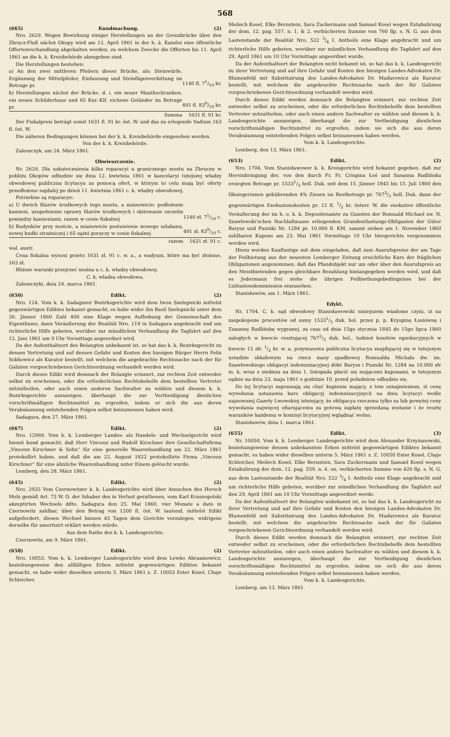568
(665) Kundmachung. (2)
Nro. 2629. Wegen Bewirkung einiger Herstellungen an der Grenzbrücke über den Zbrucz-Fluß nächst Okopy wird am 12. April 1861 in der h. ä. Kanzlei eine öffentliche Offertenverhandlung abgehalten werden, zu welchem Zwecke die Offerten bis 11. April 1861 an die k. k. Kreisbehörde abzugeben sind.
Die Herstellungen bestehen:
| a) An den zwei mittleren Pfeilern dieser Brücke, als: Steinwürfe, Ergänzung der Mittelpfeiler, Einfassung und Steinfügenverkittung im Betrage pr. | 1140 fl. 71/10 kr. |
| b) Herstellungen nächst der Brücke, d. i. ein neuer Mauthschranken, ein neues Schilderhaus und 65 Kur.-Klf. eichene Geländer im Betrage pr. | 491 fl. 839/10 kr. |
| Summa | 1631 fl. 91 kr. |
Der Fiskalpreis beträgt somit 1631 fl. 91 kr. öst. W. und das zu erlegende Vadium 163 fl. öst. W.
Die näheren Bedingungen können bei der k. k. Kreisbehörde eingesehen werden.
Von der k. k. Kreisbehörde.
Zaleszczyk, am 24. März 1861.
Obwieszczenie.
Nr. 2629. Dla uskutecznienia kilku reparacyi u granicznego mostu na Zbruczu w pobliżu Okopów odbędzie się dnia 12. kwietnia 1861 w kancelaryi tutejszej władzy obwodowej publiczna licytacya za pomocą ofert, w którym to celu mają być oferty przedłożone najdalej po dzień 11. kwietnia 1861 c. k. władzy obwodowej.
Potrzebne są reparacye:
| a) U dwóch filarów środkowych tego mostu, a mianowicie: podłożenie kamieni, uzupełnienie oprawy filarów środkowych i skitowanie szczelin pomiędzy kamieniami, razem w cenie fiskalnej | 1140 zł. 71/10 c. |
| b) Budynków przy moście, a mianowicie postawienie nowego szlabanu, nowej budki strażniczej i 65 sążni poręczy w cenie fiskalnej | 491 zł. 839/10 c. |
| razem | 1631 zł. 91 c. |
wal. austr.
Cena fiskalna wynosi przeto 1631 zł. 91 c. w. a., a wadyum, które ma być złożone, 163 zł.
Bliższe warunki przejrzeć można u c. k. władzy obwodowej.
C. k. władza obwodowa.
Zaleszczyki, dnia 24. marca 1861.
(650) Edikt. (2)
Nro. 124. Vom k. k. Sadagurer Bezirksgerichte wird dem Iwon Szelepnicki mittelst gegenwärtigen Ediktes bekannt gemacht, es habe wider ihn Basil Szelepnicki unter dem 26. Jänner 1860 Zahl 400 eine Klage wegen Aufhebung der Gemeinschaft des Eigenthums, dann Veräußerung der Realität Nro. 119 in Sadagura angebracht und um richterliche Hilfe gebeten, worüber zur mündlichen Verhandlung die Tagfahrt auf den 12. Juni 1861 um 9 Uhr Vormittags angeordnet wird.
Da der Aufenthaltsort des Belangten unbekannt ist, so hat das k. k. Bezirksgericht zu dessen Vertretung und auf dessen Gefahr und Kosten den hiesigen Bürger Herrn Felix Sobkowicz als Kurator bestellt, mit welchem die angebrachte Rechtssache nach der für Galizien vorgeschriebenen Gerichtsordnung verhandelt werden wird.
Durch dieses Edikt wird demnach der Belangte erinnert, zur rechten Zeit entweder selbst zu erscheinen, oder die erforderlichen Rechtsbehelfe dem bestellten Vertreter mitzutheilen, oder auch einen anderen Sachwalter zu wählen und diesem k. k. Bezirksgerichte anzuzeigen, überhaupt die zur Vertheidigung dienlichen vorschriftmäßigen Rechtsmittel zu ergreifen, indem er sich die aus deren Verabsäumung entstehenden Folgen selbst beizumessen haben wird.
Sadagura, den 27. März 1861.
(667) Edikt. (2)
Nro. 12969. Vom k. k. Lemberger Landes- als Handels- und Wechselgericht wird hiemit kund gemacht, daß Herr Vincenz und Rudolf Kirschner ihre Gesellschaftsfirma „Vincenz Kirschner & Sohn“ für eine generelle Waarenhandlung am 22. März 1861 protokollirt haben, und daß die am 22. August 1822 protokollirte Firma „Vincenz Kirschner“ für eine ähnliche Waarenhandlung unter Einem gelöscht wurde.
Lemberg, den 28. März 1861.
(645) Edikt. (2)
Nro. 2935 Vom Czernowitzer k. k. Landesgerichte wird über Ansuchen des Hersch Melz gemäß Art. 73 W. O. der Inhaber des in Verlust gerathenen, vom Karl Krasnopolski akzeptirten Wechsels ddto. Sadagura den 25. Mai 1860, vier Monate a dato in Czernowitz zahlbar, über den Betrag von 1200 fl. öst. W. lautend, mittelst Edikt aufgefordert, diesen Wechsel binnen 45 Tagen dem Gerichte vorzulegen, widrigens derselbe für amortisirt erklärt werden würde.
Aus dem Rathe des k. k. Landesgerichts.
Czernowitz, am 9. März 1861.
(658) Edikt. (2)
Nro. 10053. Vom k. k. Lemberger Landesgerichte wird dem Lewko Abraamowicz, beziehungsweise den allfälligen Erben mittelst gegenwärtigen Ediktes bekannt gemacht, es habe wider dieselben unterm 5. März 1861 z. Z. 10053 Ester Kosel, Chaje Schleicher,
Meilech Kosel, Elke Bernstein, Sara Zuckermann und Samuel Kosel wegen Extabulirung der dom. 12. pag. 557. n. 1. & 2. verbücherten Summe von 760 flp. s. N. G. aus dem Lastenstande der Realität Nro. 522 3/4 I. Antheils eine Klage angebracht und um richterliche Hilfe gebeten, worüber zur mündlichen Verhandlung die Tagfahrt auf den 29. April 1861 um 10 Uhr Vormittags angeordnet wurde.
Da der Aufenthaltsort der Belangten nicht bekannt ist, so hat das k. k. Landesgericht zu ihrer Vertretung und auf ihre Gefahr und Kosten den hiesigen Landes-Advokaten Dr. Blumenfeld mit Substituirung des Landes-Advokaten Dr. Madurowicz als Kurator bestellt, mit welchem die angebrachte Rechtssache nach der für Galizien vorgeschriebenen Gerichtsordnung verhandelt werden wird.
Durch dieses Edikt werden demnach die Belangten erinnert, zur rechten Zeit entweder selbst zu erscheinen, oder die erforderlichen Rechtsbehelfe dem bestellten Vertreter mitzutheilen, oder auch einen andern Sachwalter zu wählen und diesem k. k. Landesgerichte anzuzeigen, überhaupt die zur Vertheidigung dienlichen vorschriftsmäßigen Rechtsmittel zu ergreifen, indem sie sich die aus deren Verabsäumung entstehenden Folgen selbst beizumessen haben werden.
Vom k. k. Landesgerichte.
Lemberg, den 13. März 1861.
(653) Edikt. (2)
Nro. 1704. Vom Stanisławower k. k. Kreisgerichte wird bekannt gegeben, daß zur Hereinbringung der, von den durch Fr. Fr. Crispina Łoś und Susanna Radlińska ersiegten Betrage pr. 15331/3 holl. Duk. seit dem 15. Jänner 1845 bis 15. Juli 1860 den Obsiegerinnen gebührenden 4% Zinsen im Restbetrage pr. 7672/3 holl. Duk, dann der gegenwärtigen Exekuzionskosten pr. 12 fl. 1/2 kr. österr. W. die exekutive öffentliche Veräußerung der im h. o. k. k. Depositenamte zu Gunsten der Romuald Michael zw. N. Szawłowski'schen Nachlaßmasse erliegenden Grundentlastungs-Obligazion der Güter Barysz und Puzniki Nr. 1284 pr. 10.000 fl. KM. sammt sieben am 1. November 1860 zahlbaren Kupons am 23. Mai 1861 Vormittags 10 Uhr hiergerichts vorgenommen werden wird.
Hiezu werden Kauflustige mit dem eingeladen, daß zum Ausrufspreise der am Tage der Feilbietung aus der neuesten Lemberger Zeitung ersichtliche Kurs der fräglichen Obligazionen angenommen, daß das Pfandobjekt nur um oder über den Ausrufspreis an den Meistbietenden gegen gleichbare Bezahlung hintangegeben werden wird, und daß es Jedermann frei stehe die übrigen Feilbiethungsbedingnisse bei der Lizitazionskommission einzusehen.
Stanisławów, am 1. März 1861.
Edykt.
Nr. 1704. C. k. sąd obwodowy Stanisławowski niniejszem wiadomo czyni, iż na zaspokojenie procentów od sumy 15331/3 duk. hol. przez p. p. Kryspinę Łosiównę i Zuzannę Radlińskę wygranej, za czas od dnia 15go stycznia 1845 do 15go lipca 1860 zaległych w kwocie resztującej 7672/3 duk. hol., tudzież kosztów egzekucyjnych w kwocie 12 złr. 1/2 kr. w. a. przymusowa publiczna licytacya znajdującej się w tutejszym urzędzie składowym na rzecz masy spadkowej Romualda Michała dw. im. Szawłowskiego obligacyi indemnizacyjnej dóbr Barysz i Puzniki Nr. 1284 na 10.000 złr m. k. wraz z siedmiu na dniu 1. listopada płacić się mającemi kuponami, w tutejszym sądzie na dniu 23. maja 1861 o godzinie 10. przed południem odbędzie się.
Do tej licytacyi zapraszają się chęć kupienia mający, z tem oznajmieniem, iż cenę wywołania ustanawia kurs obligacyj indemnizacyjnych na dniu licytacyi wedle najnowszej Gazety Lwowskiej istniejący, że obligacya rzeczona tylko za lub powyżej ceny wywołania najwięcej ofiarującemu za gotową zapłatę sprzedaną zostanie i że resztę warunków każdemu w komisyi licytacyjnej wglądnąć wolno.
Stanisławów, dnia 1. marca 1861.
(655) Edikt. (3)
Nr. 10050. Vom k. k. Lemberger Landesgerichte wird dem Alexander Krzyżanowski, beziehungsweise dessen unbekannten Erben mittelst gegenwärtigen Ediktes bekannt gemacht, es haben wider dieselben unterm 5. März 1861 z. Z. 10050 Ester Kosel, Chaje Schleicher, Meilech Kosel, Elke Bernstein, Sara Zuckermann und Samuel Kosel wegen Extabulirung der dom. 12. pag. 559. n. 4. on. verbücherten Summe von 420 flp. s. N. G. aus dem Lastenstande der Realität Nro. 522 3/4 I. Antheils eine Klage angebracht und um richterliche Hilfe gebeten, worüber zur mündlichen Verhandlung die Tagfahrt auf den 29. April 1861 um 10 Uhr Vormittags angeordnet werde.
Da der Aufenthaltsort der Belangten unbekannt ist, so hat das k. k. Landesgericht zu ihrer Vertretung und auf ihre Gefahr und Kosten den hiesigen Landes-Advokaten Dr. Blumenfeld mit Substituirung des Landes-Advokaten Dr. Madurowicz als Kurator bestellt, mit welchem die angebrachte Rechtssache nach der für Galizien vorgeschriebenen Gerichtsordnung verhandelt werden wird.
Durch dieses Edikt werden demnach die Belangten erinnert, zur rechten Zeit entweder selbst zu erscheinen, oder die erforderlichen Rechtsbehelfe dem bestellten Vertreter mitzutheilen, oder auch einen andern Sachwalter zu wählen und diesem k. k. Landesgerichte anzuzeigen, überhaupt die zur Vertheidigung dienlichen vorschriftsmäßigen Rechtsmittel zu ergreifen, indem sie sich die aus deren Verabsäumung entstehenden Folgen selbst beizumessen haben werden.
Vom k. k. Landesgerichte.
Lemberg, am 13. März 1861.